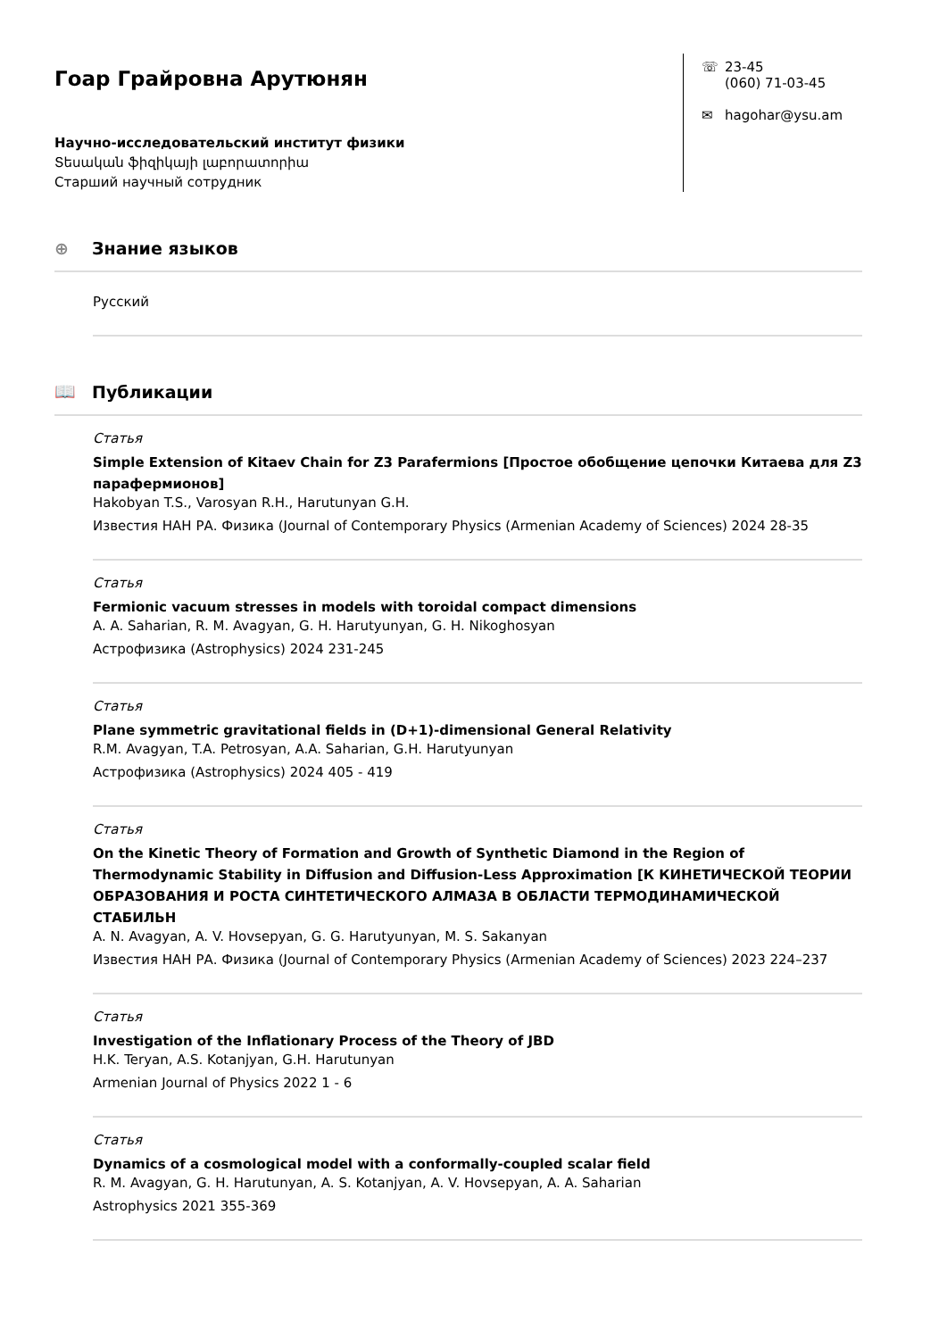Гоар Грайровна Арутюнян
Научно-исследовательский институт физики
Տեսական ֆիզիկայի լաբորատորիա
Старший научный сотрудник
☏ 23-45
(060) 71-03-45
✉ hagohar@ysu.am
⊕ Знание языков
Русский
📖 Публикации
Статья
Simple Extension of Kitaev Chain for Z3 Parafermions [Простое обобщение цепочки Китаева для Z3 парафермионов]
Hakobyan T.S., Varosyan R.H., Harutunyan G.H.
Известия НАН РА. Физика (Journal of Contemporary Physics (Armenian Academy of Sciences) 2024 28-35
Статья
Fermionic vacuum stresses in models with toroidal compact dimensions
A. A. Saharian, R. M. Avagyan, G. H. Harutyunyan, G. H. Nikoghosyan
Астрофизика (Astrophysics) 2024 231-245
Статья
Plane symmetric gravitational fields in (D+1)-dimensional General Relativity
R.M. Avagyan, T.A. Petrosyan, A.A. Saharian, G.H. Harutyunyan
Астрофизика (Astrophysics) 2024 405 - 419
Статья
On the Kinetic Theory of Formation and Growth of Synthetic Diamond in the Region of Thermodynamic Stability in Diffusion and Diffusion-Less Approximation [К КИНЕТИЧЕСКОЙ ТЕОРИИ ОБРАЗОВАНИЯ И РОСТА СИНТЕТИЧЕСКОГО АЛМАЗА В ОБЛАСТИ ТЕРМОДИНАМИЧЕСКОЙ СТАБИЛЬН
A. N. Avagyan, A. V. Hovsepyan, G. G. Harutyunyan, M. S. Sakanyan
Известия НАН РА. Физика (Journal of Contemporary Physics (Armenian Academy of Sciences) 2023 224–237
Статья
Investigation of the Inflationary Process of the Theory of JBD
H.K. Teryan, A.S. Kotanjyan, G.H. Harutunyan
Armenian Journal of Physics 2022 1 - 6
Статья
Dynamics of a cosmological model with a conformally-coupled scalar field
R. M. Avagyan, G. H. Harutunyan, A. S. Kotanjyan, A. V. Hovsepyan, A. A. Saharian
Astrophysics 2021 355-369